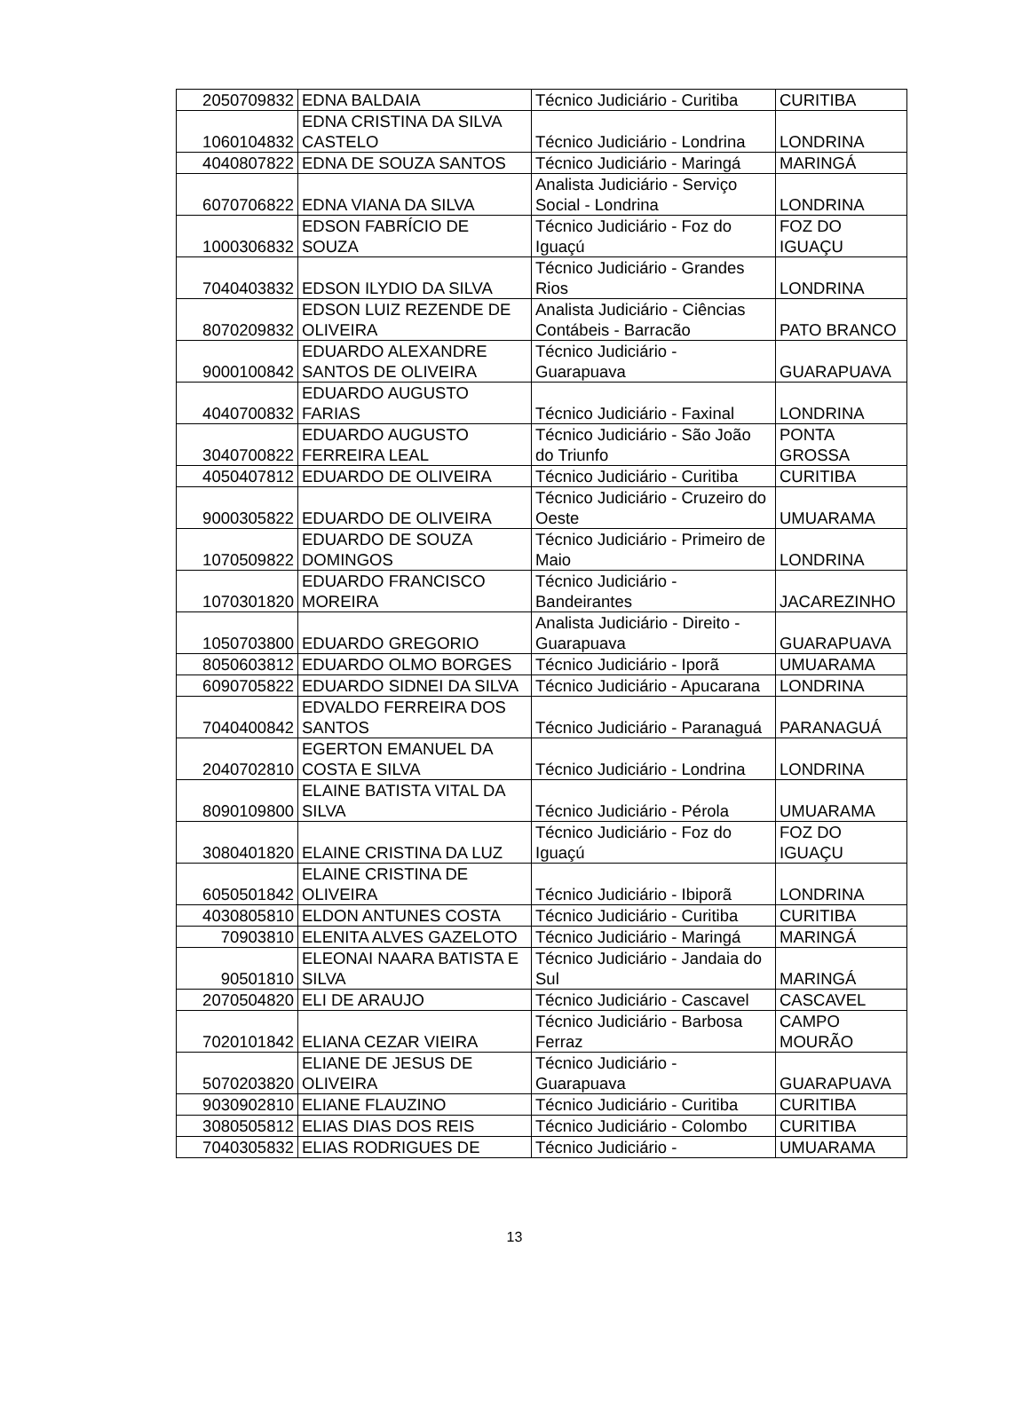| 2050709832 | EDNA BALDAIA | Técnico Judiciário - Curitiba | CURITIBA |
| 1060104832 | EDNA CRISTINA DA SILVA CASTELO | Técnico Judiciário - Londrina | LONDRINA |
| 4040807822 | EDNA DE SOUZA SANTOS | Técnico Judiciário - Maringá | MARINGÁ |
| 6070706822 | EDNA VIANA DA SILVA | Analista Judiciário - Serviço Social - Londrina | LONDRINA |
| 1000306832 | EDSON FABRÍCIO DE SOUZA | Técnico Judiciário - Foz do Iguaçú | FOZ DO IGUAÇU |
| 7040403832 | EDSON ILYDIO DA SILVA | Técnico Judiciário - Grandes Rios | LONDRINA |
| 8070209832 | EDSON LUIZ REZENDE DE OLIVEIRA | Analista Judiciário - Ciências Contábeis - Barracão | PATO BRANCO |
| 9000100842 | EDUARDO ALEXANDRE SANTOS DE OLIVEIRA | Técnico Judiciário - Guarapuava | GUARAPUAVA |
| 4040700832 | EDUARDO AUGUSTO FARIAS | Técnico Judiciário - Faxinal | LONDRINA |
| 3040700822 | EDUARDO AUGUSTO FERREIRA LEAL | Técnico Judiciário - São João do Triunfo | PONTA GROSSA |
| 4050407812 | EDUARDO DE OLIVEIRA | Técnico Judiciário - Curitiba | CURITIBA |
| 9000305822 | EDUARDO DE OLIVEIRA | Técnico Judiciário - Cruzeiro do Oeste | UMUARAMA |
| 1070509822 | EDUARDO DE SOUZA DOMINGOS | Técnico Judiciário - Primeiro de Maio | LONDRINA |
| 1070301820 | EDUARDO FRANCISCO MOREIRA | Técnico Judiciário - Bandeirantes | JACAREZINHO |
| 1050703800 | EDUARDO GREGORIO | Analista Judiciário - Direito - Guarapuava | GUARAPUAVA |
| 8050603812 | EDUARDO OLMO BORGES | Técnico Judiciário - Iporã | UMUARAMA |
| 6090705822 | EDUARDO SIDNEI DA SILVA | Técnico Judiciário - Apucarana | LONDRINA |
| 7040400842 | EDVALDO FERREIRA DOS SANTOS | Técnico Judiciário - Paranaguá | PARANAGUÁ |
| 2040702810 | EGERTON EMANUEL DA COSTA E SILVA | Técnico Judiciário - Londrina | LONDRINA |
| 8090109800 | ELAINE BATISTA VITAL DA SILVA | Técnico Judiciário - Pérola | UMUARAMA |
| 3080401820 | ELAINE CRISTINA DA LUZ | Técnico Judiciário - Foz do Iguaçú | FOZ DO IGUAÇU |
| 6050501842 | ELAINE CRISTINA DE OLIVEIRA | Técnico Judiciário - Ibiporã | LONDRINA |
| 4030805810 | ELDON ANTUNES COSTA | Técnico Judiciário - Curitiba | CURITIBA |
| 70903810 | ELENITA ALVES GAZELOTO | Técnico Judiciário - Maringá | MARINGÁ |
| 90501810 | ELEONAI NAARA BATISTA E SILVA | Técnico Judiciário - Jandaia do Sul | MARINGÁ |
| 2070504820 | ELI DE ARAUJO | Técnico Judiciário - Cascavel | CASCAVEL |
| 7020101842 | ELIANA CEZAR VIEIRA | Técnico Judiciário - Barbosa Ferraz | CAMPO MOURÃO |
| 5070203820 | ELIANE DE JESUS DE OLIVEIRA | Técnico Judiciário - Guarapuava | GUARAPUAVA |
| 9030902810 | ELIANE FLAUZINO | Técnico Judiciário - Curitiba | CURITIBA |
| 3080505812 | ELIAS DIAS DOS REIS | Técnico Judiciário - Colombo | CURITIBA |
| 7040305832 | ELIAS RODRIGUES DE | Técnico Judiciário - | UMUARAMA |
13